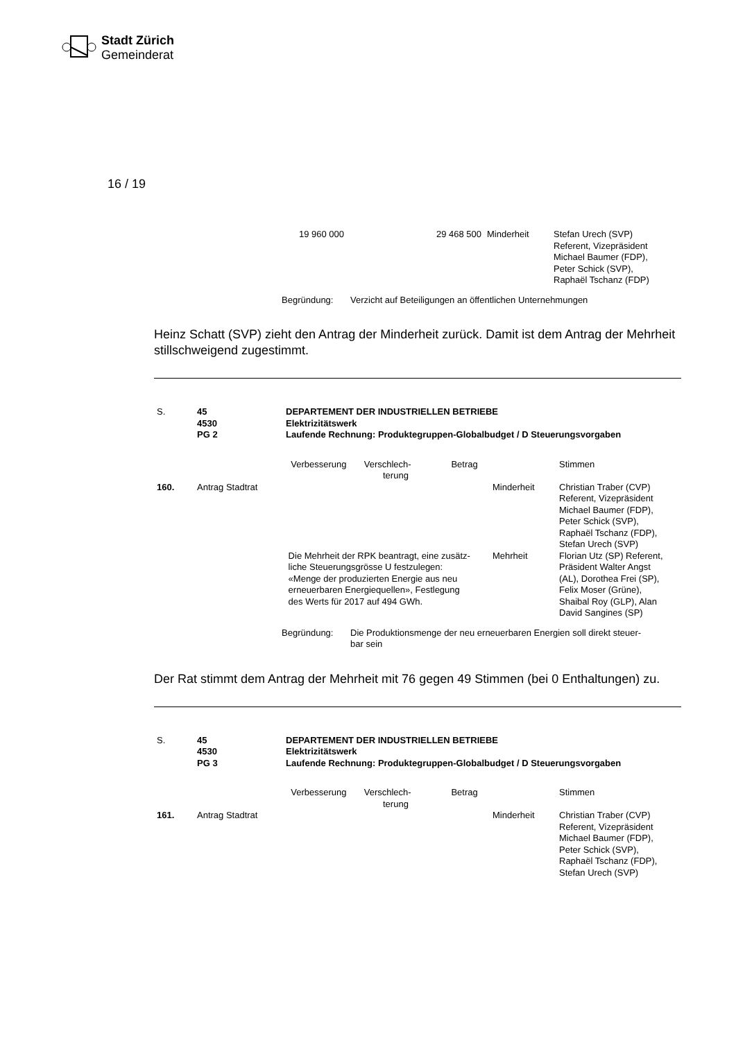Stadt Zürich
Gemeinderat
16 / 19
| 19 960 000 | 29 468 500 | Minderheit | Stefan Urech (SVP) Referent, Vizepräsident Michael Baumer (FDP), Peter Schick (SVP), Raphaël Tschanz (FDP) |
| Begründung: | Verzicht auf Beteiligungen an öffentlichen Unternehmungen |
Heinz Schatt (SVP) zieht den Antrag der Minderheit zurück. Damit ist dem Antrag der Mehrheit stillschweigend zugestimmt.
| S. | 45 4530 PG 2 | DEPARTEMENT DER INDUSTRIELLEN BETRIEBE Elektrizitätswerk Laufende Rechnung: Produktegruppen-Globalbudget / D Steuerungsvorgaben | | |
| | | Verbesserung Verschlech- Betrag terung | | Stimmen |
| 160. | Antrag Stadtrat | | Minderheit | Christian Traber (CVP) Referent, Vizepräsident Michael Baumer (FDP), Peter Schick (SVP), Raphaël Tschanz (FDP), Stefan Urech (SVP) |
| | | Die Mehrheit der RPK beantragt, eine zusätz- liche Steuerungsgrösse U festzulegen: «Menge der produzierten Energie aus neu erneuerbaren Energiequellen», Festlegung des Werts für 2017 auf 494 GWh. | Mehrheit | Florian Utz (SP) Referent, Präsident Walter Angst (AL), Dorothea Frei (SP), Felix Moser (Grüne), Shaibal Roy (GLP), Alan David Sangines (SP) |
| Begründung: | Die Produktionsmenge der neu erneuerbaren Energien soll direkt steuer- bar sein |
Der Rat stimmt dem Antrag der Mehrheit mit 76 gegen 49 Stimmen (bei 0 Enthaltungen) zu.
| S. | 45 4530 PG 3 | DEPARTEMENT DER INDUSTRIELLEN BETRIEBE Elektrizitätswerk Laufende Rechnung: Produktegruppen-Globalbudget / D Steuerungsvorgaben | | |
| | | Verbesserung Verschlech- Betrag terung | | Stimmen |
| 161. | Antrag Stadtrat | | Minderheit | Christian Traber (CVP) Referent, Vizepräsident Michael Baumer (FDP), Peter Schick (SVP), Raphaël Tschanz (FDP), Stefan Urech (SVP) |